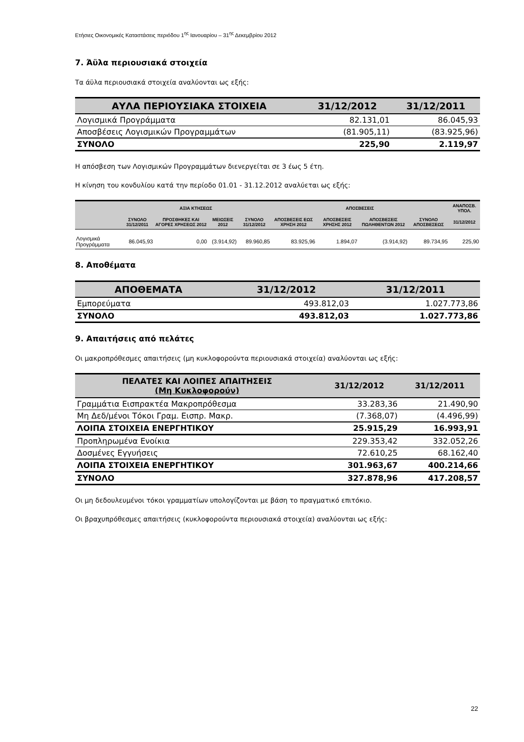Ετήσιες Οικονομικές Καταστάσεις περιόδου 1<sup>ης</sup> Ιανουαρίου – 31<sup>ης</sup> Δεκεμβρίου 2012
7. Άϋλα περιουσιακά στοιχεία
Τα άϋλα περιουσιακά στοιχεία αναλύονται ως εξής:
| ΑΥΛΑ ΠΕΡΙΟΥΣΙΑΚΑ ΣΤΟΙΧΕΙΑ | 31/12/2012 | 31/12/2011 |
| --- | --- | --- |
| Λογισμικά Προγράμματα | 82.131,01 | 86.045,93 |
| Αποσβέσεις Λογισμικών Προγραμμάτων | (81.905,11) | (83.925,96) |
| ΣΥΝΟΛΟ | 225,90 | 2.119,97 |
Η απόσβεση των Λογισμικών Προγραμμάτων διενεργείται σε 3 έως 5 έτη.
Η κίνηση του κονδυλίου κατά την περίοδο 01.01 - 31.12.2012 αναλύεται ως εξής:
| | ΑΞΙΑ ΚΤΗΣΕΩΣ | | | | ΑΠΟΣΒΕΣΕΙΣ | | | | ΑΝΑΠΟΣΒ. ΥΠΟΛ. |
| --- | --- | --- | --- | --- | --- | --- | --- | --- | --- |
| | ΣΥΝΟΛΟ 31/12/2011 | ΠΡΟΣΘΗΚΕΣ ΚΑΙ ΑΓΟΡΕΣ ΧΡΗΣΕΩΣ 2012 | ΜΕΙΩΣΕΙΣ 2012 | ΣΥΝΟΛΟ 31/12/2012 | ΑΠΟΣΒΕΣΕΙΣ ΕΩΣ ΧΡΗΣΗ 2012 | ΑΠΟΣΒΕΣΕΙΣ ΧΡΗΣΗΣ 2012 | ΑΠΟΣΒΕΣΕΙΣ ΠΩΛΗΘΕΝΤΩΝ 2012 | ΣΥΝΟΛΟ ΑΠΟΣΒΕΣΕΩΣ | 31/12/2012 |
| Λογισμικά Προγράμματα | 86.045,93 | 0,00 | (3.914,92) | 89.960,85 | 83.925,96 | 1.894,07 | (3.914,92) | 89.734,95 | 225,90 |
8. Αποθέματα
| ΑΠΟΘΕΜΑΤΑ | 31/12/2012 | 31/12/2011 |
| --- | --- | --- |
| Εμπορεύματα | 493.812,03 | 1.027.773,86 |
| ΣΥΝΟΛΟ | 493.812,03 | 1.027.773,86 |
9. Απαιτήσεις από πελάτες
Οι μακροπρόθεσμες απαιτήσεις (μη κυκλοφορούντα περιουσιακά στοιχεία) αναλύονται ως εξής:
| ΠΕΛΑΤΕΣ ΚΑΙ ΛΟΙΠΕΣ ΑΠΑΙΤΗΣΕΙΣ (Μη Κυκλοφορούν) | 31/12/2012 | 31/12/2011 |
| --- | --- | --- |
| Γραμμάτια Εισπρακτέα Μακροπρόθεσμα | 33.283,36 | 21.490,90 |
| Μη Δεδ/μένοι Τόκοι Γραμ. Εισπρ. Μακρ. | (7.368,07) | (4.496,99) |
| ΛΟΙΠΑ ΣΤΟΙΧΕΙΑ ΕΝΕΡΓΗΤΙΚΟΥ | 25.915,29 | 16.993,91 |
| Προπληρωμένα Ενοίκια | 229.353,42 | 332.052,26 |
| Δοσμένες Εγγυήσεις | 72.610,25 | 68.162,40 |
| ΛΟΙΠΑ ΣΤΟΙΧΕΙΑ ΕΝΕΡΓΗΤΙΚΟΥ | 301.963,67 | 400.214,66 |
| ΣΥΝΟΛΟ | 327.878,96 | 417.208,57 |
Οι μη δεδουλευμένοι τόκοι γραμματίων υπολογίζονται με βάση το πραγματικό επιτόκιο.
Οι βραχυπρόθεσμες απαιτήσεις (κυκλοφορούντα περιουσιακά στοιχεία) αναλύονται ως εξής:
22